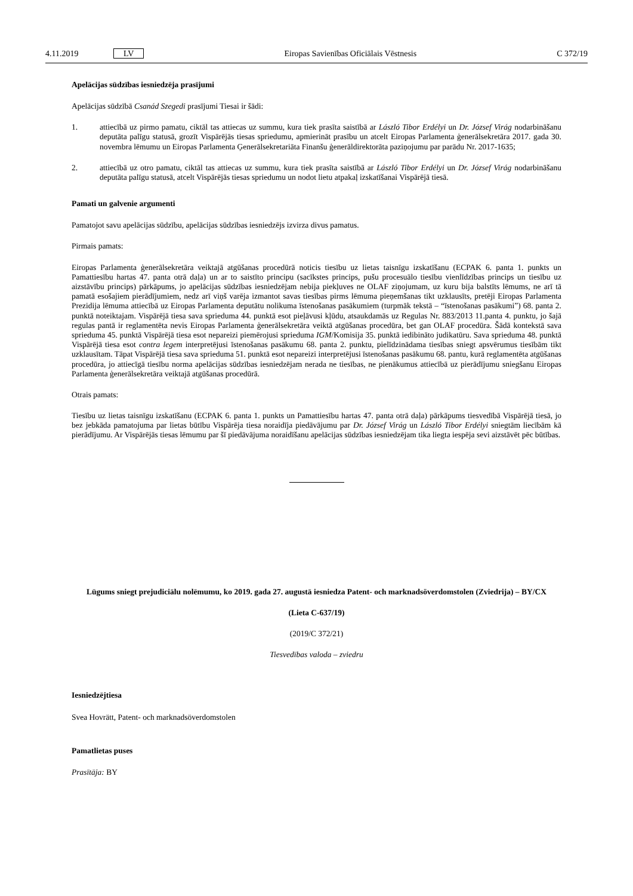4.11.2019 LV Eiropas Savienības Oficiālais Vēstnesis C 372/19
Apelācijas sūdzības iesniedzēja prasījumi
Apelācijas sūdzībā Csanád Szegedi prasījumi Tiesai ir šādi:
1. attiecībā uz pirmo pamatu, ciktāl tas attiecas uz summu, kura tiek prasīta saistībā ar László Tibor Erdélyi un Dr. József Virág nodarbināšanu deputāta palīgu statusā, grozīt Vispārējās tiesas spriedumu, apmierināt prasību un atcelt Eiropas Parlamenta ģenerālsekretāra 2017. gada 30. novembra lēmumu un Eiropas Parlamenta Ģenerālsekretariāta Finanšu ģenerāldirektorāta paziņojumu par parādu Nr. 2017-1635;
2. attiecībā uz otro pamatu, ciktāl tas attiecas uz summu, kura tiek prasīta saistībā ar László Tibor Erdélyi un Dr. József Virág nodarbināšanu deputāta palīgu statusā, atcelt Vispārējās tiesas spriedumu un nodot lietu atpakaļ izskatīšanai Vispārējā tiesā.
Pamati un galvenie argumenti
Pamatojot savu apelācijas sūdzību, apelācijas sūdzības iesniedzējs izvirza divus pamatus.
Pirmais pamats:
Eiropas Parlamenta ģenerālsekretāra veiktajā atgūšanas procedūrā noticis tiesību uz lietas taisnīgu izskatīšanu (ECPAK 6. panta 1. punkts un Pamattiesību hartas 47. panta otrā daļa) un ar to saistīto principu (sacīkstes princips, pušu procesuālo tiesību vienlīdzības princips un tiesību uz aizstāvību princips) pārkāpums, jo apelācijas sūdzības iesniedzējam nebija piekļuves ne OLAF ziņojumam, uz kuru bija balstīts lēmums, ne arī tā pamatā esošajiem pierādījumiem, nedz arī viņš varēja izmantot savas tiesības pirms lēmuma pieņemšanas tikt uzklausīts, pretēji Eiropas Parlamenta Prezidija lēmuma attiecībā uz Eiropas Parlamenta deputātu nolikuma īstenošanas pasākumiem (turpmāk tekstā – “īstenošanas pasākumi”) 68. panta 2. punktā noteiktajam. Vispārējā tiesa sava sprieduma 44. punktā esot pieļāvusi kļūdu, atsaukdamās uz Regulas Nr. 883/2013 11.panta 4. punktu, jo šajā regulas pantā ir reglamentēta nevis Eiropas Parlamenta ģenerālsekretāra veiktā atgūšanas procedūra, bet gan OLAF procedūra. Šādā kontekstā sava sprieduma 45. punktā Vispārējā tiesa esot nepareizi piemērojusi sprieduma IGM/Komisija 35. punktā iedibināto judikatūru. Sava sprieduma 48. punktā Vispārējā tiesa esot contra legem interpretējusi īstenošanas pasākumu 68. panta 2. punktu, pielīdzinādama tiesības sniegt apsvērumus tiesībām tikt uzklausītam. Tāpat Vispārējā tiesa sava sprieduma 51. punktā esot nepareizi interpretējusi īstenošanas pasākumu 68. pantu, kurā reglamentēta atgūšanas procedūra, jo attiecīgā tiesību norma apelācijas sūdzības iesniedzējam nerada ne tiesības, ne pienākumus attiecībā uz pierādījumu sniegšanu Eiropas Parlamenta ģenerālsekretāra veiktajā atgūšanas procedūrā.
Otrais pamats:
Tiesību uz lietas taisnīgu izskatīšanu (ECPAK 6. panta 1. punkts un Pamattiesību hartas 47. panta otrā daļa) pārkāpums tiesvedībā Vispārējā tiesā, jo bez jebkāda pamatojuma par lietas būtību Vispārēja tiesa noraidīja piedāvājumu par Dr. József Virág un László Tibor Erdélyi sniegtām liecībām kā pierādījumu. Ar Vispārējās tiesas lēmumu par šī piedāvājuma noraidīšanu apelācijas sūdzības iesniedzējam tika liegta iespēja sevi aizstāvēt pēc būtības.
Lūgums sniegt prejudiciālu nolēmumu, ko 2019. gada 27. augustā iesniedza Patent- och marknadsöverdomstolen (Zviedrija) – BY/CX
(Lieta C-637/19)
(2019/C 372/21)
Tiesvedības valoda – zviedru
Iesniedzējtiesa
Svea Hovrätt, Patent- och marknadsöverdomstolen
Pamatlietas puses
Prasītāja: BY